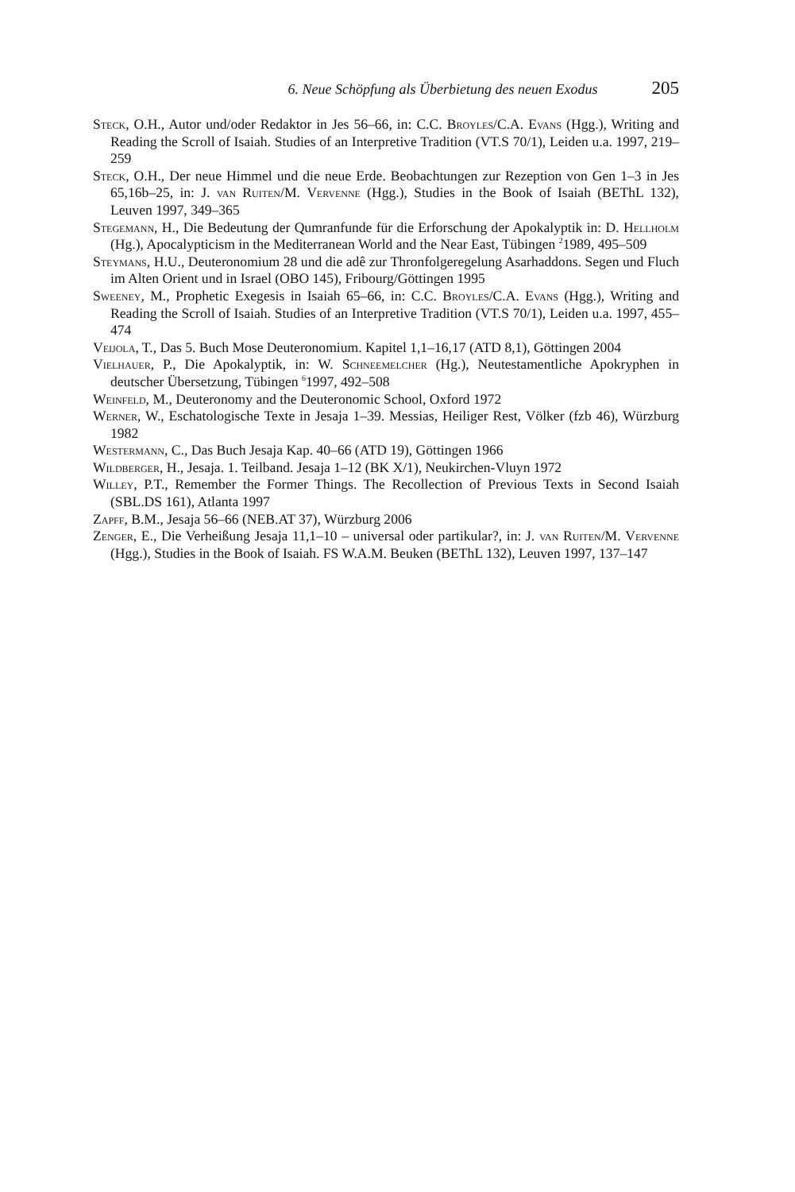6. Neue Schöpfung als Überbietung des neuen Exodus 205
Steck, O.H., Autor und/oder Redaktor in Jes 56–66, in: C.C. Broyles/C.A. Evans (Hgg.), Writing and Reading the Scroll of Isaiah. Studies of an Interpretive Tradition (VT.S 70/1), Leiden u.a. 1997, 219–259
Steck, O.H., Der neue Himmel und die neue Erde. Beobachtungen zur Rezeption von Gen 1–3 in Jes 65,16b–25, in: J. van Ruiten/M. Vervenne (Hgg.), Studies in the Book of Isaiah (BEThL 132), Leuven 1997, 349–365
Stegemann, H., Die Bedeutung der Qumranfunde für die Erforschung der Apokalyptik in: D. Hellholm (Hg.), Apocalypticism in the Mediterranean World and the Near East, Tübingen <sup>2</sup>1989, 495–509
Steymans, H.U., Deuteronomium 28 und die adê zur Thronfolgeregelung Asarhaddons. Segen und Fluch im Alten Orient und in Israel (OBO 145), Fribourg/Göttingen 1995
Sweeney, M., Prophetic Exegesis in Isaiah 65–66, in: C.C. Broyles/C.A. Evans (Hgg.), Writing and Reading the Scroll of Isaiah. Studies of an Interpretive Tradition (VT.S 70/1), Leiden u.a. 1997, 455–474
Veijola, T., Das 5. Buch Mose Deuteronomium. Kapitel 1,1–16,17 (ATD 8,1), Göttingen 2004
Vielhauer, P., Die Apokalyptik, in: W. Schneemelcher (Hg.), Neutestamentliche Apokryphen in deutscher Übersetzung, Tübingen <sup>6</sup>1997, 492–508
Weinfeld, M., Deuteronomy and the Deuteronomic School, Oxford 1972
Werner, W., Eschatologische Texte in Jesaja 1–39. Messias, Heiliger Rest, Völker (fzb 46), Würzburg 1982
Westermann, C., Das Buch Jesaja Kap. 40–66 (ATD 19), Göttingen 1966
Wildberger, H., Jesaja. 1. Teilband. Jesaja 1–12 (BK X/1), Neukirchen-Vluyn 1972
Willey, P.T., Remember the Former Things. The Recollection of Previous Texts in Second Isaiah (SBL.DS 161), Atlanta 1997
Zapff, B.M., Jesaja 56–66 (NEB.AT 37), Würzburg 2006
Zenger, E., Die Verheißung Jesaja 11,1–10 – universal oder partikular?, in: J. van Ruiten/M. Vervenne (Hgg.), Studies in the Book of Isaiah. FS W.A.M. Beuken (BEThL 132), Leuven 1997, 137–147